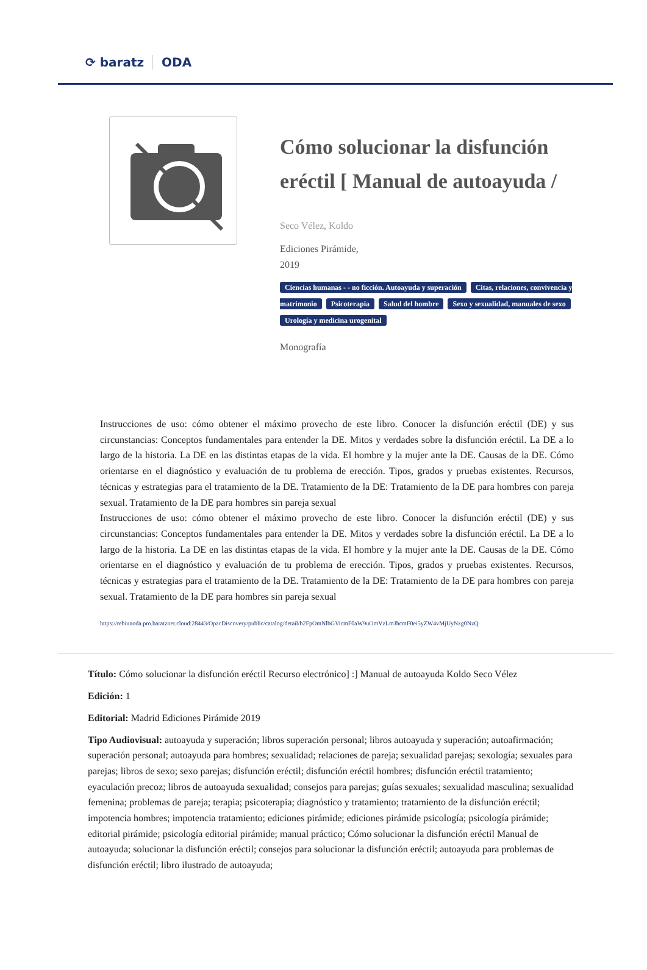⟳ baratz ODA
Cómo solucionar la disfunción eréctil [ Manual de autoayuda /
Seco Vélez, Koldo
Ediciones Pirámide,
2019
Ciencias humanas - - no ficción. Autoayuda y superación Citas, relaciones, convivencia y matrimonio Psicoterapia Salud del hombre Sexo y sexualidad, manuales de sexo Urología y medicina urogenital
Monografía
Instrucciones de uso: cómo obtener el máximo provecho de este libro. Conocer la disfunción eréctil (DE) y sus circunstancias: Conceptos fundamentales para entender la DE. Mitos y verdades sobre la disfunción eréctil. La DE a lo largo de la historia. La DE en las distintas etapas de la vida. El hombre y la mujer ante la DE. Causas de la DE. Cómo orientarse en el diagnóstico y evaluación de tu problema de erección. Tipos, grados y pruebas existentes. Recursos, técnicas y estrategias para el tratamiento de la DE. Tratamiento de la DE: Tratamiento de la DE para hombres con pareja sexual. Tratamiento de la DE para hombres sin pareja sexual
Instrucciones de uso: cómo obtener el máximo provecho de este libro. Conocer la disfunción eréctil (DE) y sus circunstancias: Conceptos fundamentales para entender la DE. Mitos y verdades sobre la disfunción eréctil. La DE a lo largo de la historia. La DE en las distintas etapas de la vida. El hombre y la mujer ante la DE. Causas de la DE. Cómo orientarse en el diagnóstico y evaluación de tu problema de erección. Tipos, grados y pruebas existentes. Recursos, técnicas y estrategias para el tratamiento de la DE. Tratamiento de la DE: Tratamiento de la DE para hombres con pareja sexual. Tratamiento de la DE para hombres sin pareja sexual
https://rebiunoda.pro.baratznet.cloud:28443/OpacDiscovery/public/catalog/detail/b2FpOmNlbGVicmF0aW9uOmVzLmJhcmF0ei5yZW4vMjUyNzg0NzQ
Título: Cómo solucionar la disfunción eréctil Recurso electrónico] :] Manual de autoayuda Koldo Seco Vélez
Edición: 1
Editorial: Madrid Ediciones Pirámide 2019
Tipo Audiovisual: autoayuda y superación; libros superación personal; libros autoayuda y superación; autoafirmación; superación personal; autoayuda para hombres; sexualidad; relaciones de pareja; sexualidad parejas; sexología; sexuales para parejas; libros de sexo; sexo parejas; disfunción eréctil; disfunción eréctil hombres; disfunción eréctil tratamiento; eyaculación precoz; libros de autoayuda sexualidad; consejos para parejas; guías sexuales; sexualidad masculina; sexualidad femenina; problemas de pareja; terapia; psicoterapia; diagnóstico y tratamiento; tratamiento de la disfunción eréctil; impotencia hombres; impotencia tratamiento; ediciones pirámide; ediciones pirámide psicología; psicología pirámide; editorial pirámide; psicología editorial pirámide; manual práctico; Cómo solucionar la disfunción eréctil Manual de autoayuda; solucionar la disfunción eréctil; consejos para solucionar la disfunción eréctil; autoayuda para problemas de disfunción eréctil; libro ilustrado de autoayuda;